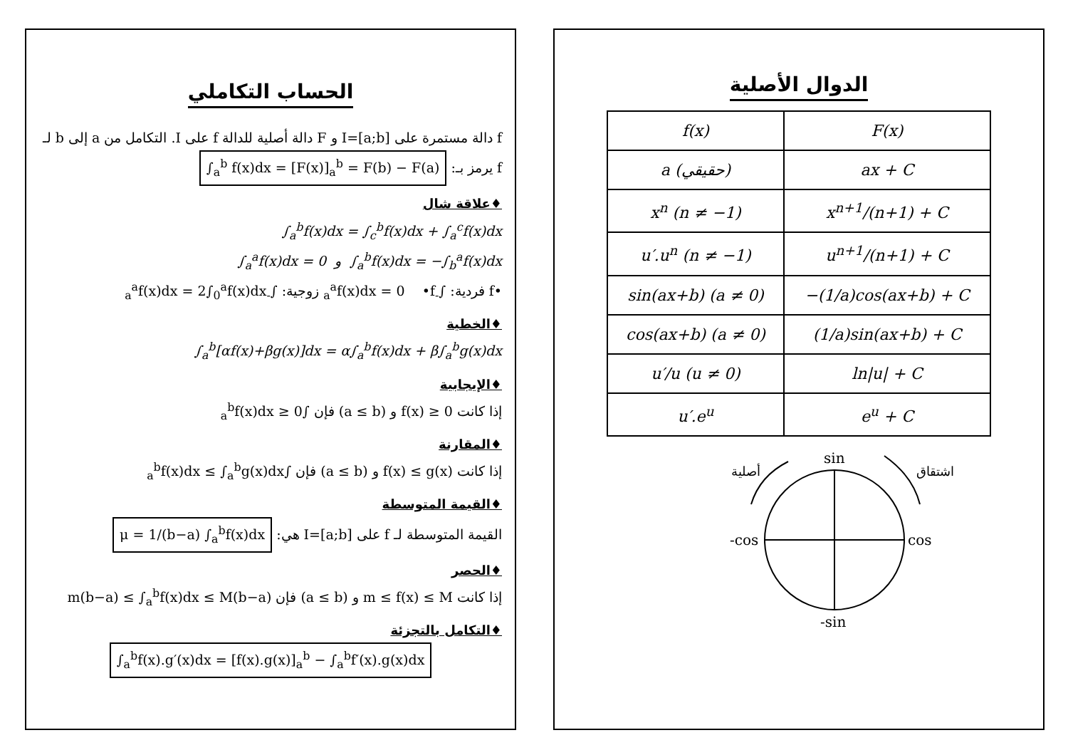الحساب التكاملي
f دالة مستمرة على I=[a;b] و F دالة أصلية للدالة f على I. التكامل من a إلى b لـ f يرمز بـ: ∫<sub>a</sub><sup>b</sup> f(x)dx = [F(x)]<sub>a</sub><sup>b</sup> = F(b) − F(a)
♦علاقة شال
∫<sub>a</sub><sup>b</sup>f(x)dx = ∫<sub>c</sub><sup>b</sup>f(x)dx + ∫<sub>a</sub><sup>c</sup>f(x)dx
∫<sub>a</sub><sup>a</sup>f(x)dx = 0 و ∫<sub>a</sub><sup>b</sup>f(x)dx = −∫<sub>b</sub><sup>a</sup>f(x)dx
•f فردية: ∫<sub>-a</sub><sup>a</sup>f(x)dx = 0 •f زوجية: ∫<sub>-a</sub><sup>a</sup>f(x)dx = 2∫<sub>0</sub><sup>a</sup>f(x)dx
♦الخطية
∫<sub>a</sub><sup>b</sup>[αf(x)+βg(x)]dx = α∫<sub>a</sub><sup>b</sup>f(x)dx + β∫<sub>a</sub><sup>b</sup>g(x)dx
♦الإيجابية
إذا كانت f(x) ≥ 0 و (a ≤ b) فإن ∫<sub>a</sub><sup>b</sup>f(x)dx ≥ 0
♦المقارنة
إذا كانت f(x) ≤ g(x) و (a ≤ b) فإن ∫<sub>a</sub><sup>b</sup>f(x)dx ≤ ∫<sub>a</sub><sup>b</sup>g(x)dx
♦القيمة المتوسطة
القيمة المتوسطة لـ f على I=[a;b] هي: μ = 1/(b−a) ∫<sub>a</sub><sup>b</sup>f(x)dx
♦الحصر
إذا كانت m ≤ f(x) ≤ M و (a ≤ b) فإن m(b−a) ≤ ∫<sub>a</sub><sup>b</sup>f(x)dx ≤ M(b−a)
♦التكامل بالتجزئة
∫<sub>a</sub><sup>b</sup>f(x).g′(x)dx = [f(x).g(x)]<sub>a</sub><sup>b</sup> − ∫<sub>a</sub><sup>b</sup>f′(x).g(x)dx
الدوال الأصلية
| f(x) | F(x) |
| --- | --- |
| a (حقيقي) | ax + C |
| x<sup>n</sup> (n ≠ −1) | x<sup>n+1</sup>/(n+1) + C |
| u′.u<sup>n</sup> (n ≠ −1) | u<sup>n+1</sup>/(n+1) + C |
| sin(ax+b) (a ≠ 0) | −(1/a)cos(ax+b) + C |
| cos(ax+b) (a ≠ 0) | (1/a)sin(ax+b) + C |
| u′/u (u ≠ 0) | ln/u/ + C |
| u′.e<sup>u</sup> | e<sup>u</sup> + C |
sin
-sin
-cos
cos
أصلية
اشتقاق